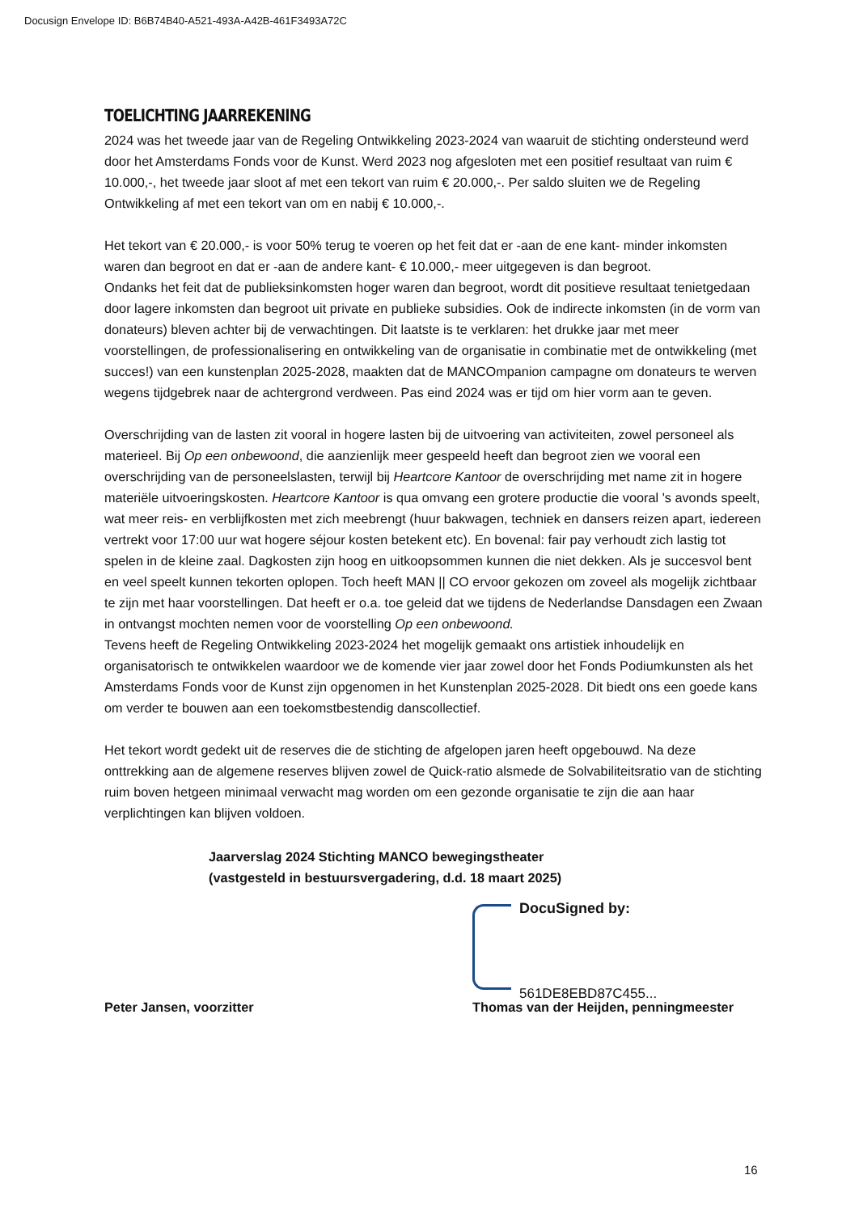Docusign Envelope ID: B6B74B40-A521-493A-A42B-461F3493A72C
TOELICHTING JAARREKENING
2024 was het tweede jaar van de Regeling Ontwikkeling 2023-2024 van waaruit de stichting ondersteund werd door het Amsterdams Fonds voor de Kunst. Werd 2023 nog afgesloten met een positief resultaat van ruim € 10.000,-, het tweede jaar sloot af met een tekort van ruim € 20.000,-. Per saldo sluiten we de Regeling Ontwikkeling af met een tekort van om en nabij € 10.000,-.
Het tekort van € 20.000,- is voor 50% terug te voeren op het feit dat er -aan de ene kant- minder inkomsten waren dan begroot en dat er -aan de andere kant- € 10.000,- meer uitgegeven is dan begroot.
Ondanks het feit dat de publieksinkomsten hoger waren dan begroot, wordt dit positieve resultaat tenietgedaan door lagere inkomsten dan begroot uit private en publieke subsidies. Ook de indirecte inkomsten (in de vorm van donateurs) bleven achter bij de verwachtingen. Dit laatste is te verklaren: het drukke jaar met meer voorstellingen, de professionalisering en ontwikkeling van de organisatie in combinatie met de ontwikkeling (met succes!) van een kunstenplan 2025-2028, maakten dat de MANCOmpanion campagne om donateurs te werven wegens tijdgebrek naar de achtergrond verdween. Pas eind 2024 was er tijd om hier vorm aan te geven.
Overschrijding van de lasten zit vooral in hogere lasten bij de uitvoering van activiteiten, zowel personeel als materieel. Bij Op een onbewoond, die aanzienlijk meer gespeeld heeft dan begroot zien we vooral een overschrijding van de personeelslasten, terwijl bij Heartcore Kantoor de overschrijding met name zit in hogere materiële uitvoeringskosten. Heartcore Kantoor is qua omvang een grotere productie die vooral 's avonds speelt, wat meer reis- en verblijfkosten met zich meebrengt (huur bakwagen, techniek en dansers reizen apart, iedereen vertrekt voor 17:00 uur wat hogere séjour kosten betekent etc). En bovenal: fair pay verhoudt zich lastig tot spelen in de kleine zaal. Dagkosten zijn hoog en uitkoopsommen kunnen die niet dekken. Als je succesvol bent en veel speelt kunnen tekorten oplopen. Toch heeft MAN || CO ervoor gekozen om zoveel als mogelijk zichtbaar te zijn met haar voorstellingen. Dat heeft er o.a. toe geleid dat we tijdens de Nederlandse Dansdagen een Zwaan in ontvangst mochten nemen voor de voorstelling Op een onbewoond.
Tevens heeft de Regeling Ontwikkeling 2023-2024 het mogelijk gemaakt ons artistiek inhoudelijk en organisatorisch te ontwikkelen waardoor we de komende vier jaar zowel door het Fonds Podiumkunsten als het Amsterdams Fonds voor de Kunst zijn opgenomen in het Kunstenplan 2025-2028. Dit biedt ons een goede kans om verder te bouwen aan een toekomstbestendig danscollectief.
Het tekort wordt gedekt uit de reserves die de stichting de afgelopen jaren heeft opgebouwd. Na deze onttrekking aan de algemene reserves blijven zowel de Quick-ratio alsmede de Solvabiliteitsratio van de stichting ruim boven hetgeen minimaal verwacht mag worden om een gezonde organisatie te zijn die aan haar verplichtingen kan blijven voldoen.
Jaarverslag 2024 Stichting MANCO bewegingstheater
(vastgesteld in bestuursvergadering, d.d. 18 maart 2025)
Peter Jansen, voorzitter DocuSigned by:
561DE8EBD87C455...
Thomas van der Heijden, penningmeester
16